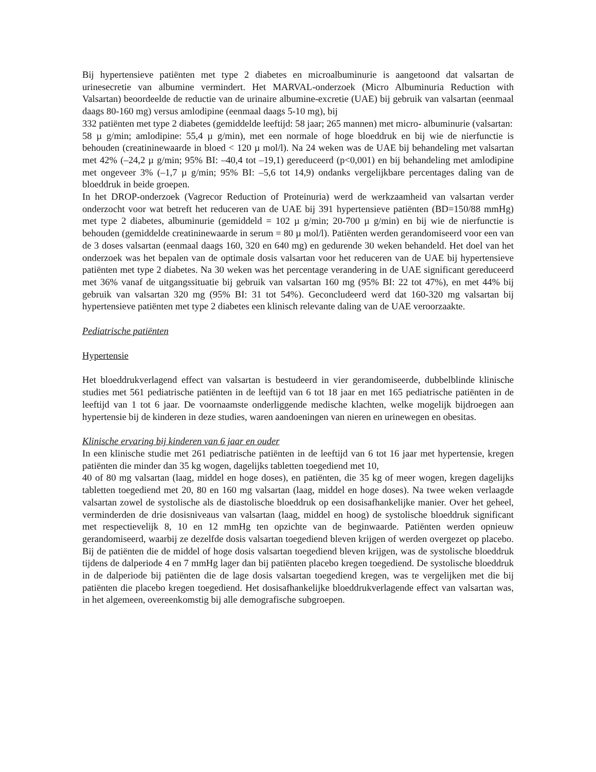Bij hypertensieve patiënten met type 2 diabetes en microalbuminurie is aangetoond dat valsartan de urinesecretie van albumine vermindert. Het MARVAL-onderzoek (Micro Albuminuria Reduction with Valsartan) beoordeelde de reductie van de urinaire albumine-excretie (UAE) bij gebruik van valsartan (eenmaal daags 80-160 mg) versus amlodipine (eenmaal daags 5-10 mg), bij
332 patiënten met type 2 diabetes (gemiddelde leeftijd: 58 jaar; 265 mannen) met micro- albuminurie (valsartan:
58 µ g/min; amlodipine: 55,4 µ g/min), met een normale of hoge bloeddruk en bij wie de nierfunctie is behouden (creatininewaarde in bloed < 120 µ mol/l). Na 24 weken was de UAE bij behandeling met valsartan met 42% (–24,2 µ g/min; 95% BI: –40,4 tot –19,1) gereduceerd (p<0,001) en bij behandeling met amlodipine met ongeveer 3% (–1,7 µ g/min; 95% BI: –5,6 tot 14,9) ondanks vergelijkbare percentages daling van de bloeddruk in beide groepen.
In het DROP-onderzoek (Vagrecor Reduction of Proteinuria) werd de werkzaamheid van valsartan verder onderzocht voor wat betreft het reduceren van de UAE bij 391 hypertensieve patiënten (BD=150/88 mmHg) met type 2 diabetes, albuminurie (gemiddeld = 102 µ g/min; 20-700 µ g/min) en bij wie de nierfunctie is behouden (gemiddelde creatininewaarde in serum = 80 µ mol/l). Patiënten werden gerandomiseerd voor een van de 3 doses valsartan (eenmaal daags 160, 320 en 640 mg) en gedurende 30 weken behandeld. Het doel van het onderzoek was het bepalen van de optimale dosis valsartan voor het reduceren van de UAE bij hypertensieve patiënten met type 2 diabetes. Na 30 weken was het percentage verandering in de UAE significant gereduceerd met 36% vanaf de uitgangssituatie bij gebruik van valsartan 160 mg (95% BI: 22 tot 47%), en met 44% bij gebruik van valsartan 320 mg (95% BI: 31 tot 54%). Geconcludeerd werd dat 160-320 mg valsartan bij hypertensieve patiënten met type 2 diabetes een klinisch relevante daling van de UAE veroorzaakte.
Pediatrische patiënten
Hypertensie
Het bloeddrukverlagend effect van valsartan is bestudeerd in vier gerandomiseerde, dubbelblinde klinische studies met 561 pediatrische patiënten in de leeftijd van 6 tot 18 jaar en met 165 pediatrische patiënten in de leeftijd van 1 tot 6 jaar. De voornaamste onderliggende medische klachten, welke mogelijk bijdroegen aan hypertensie bij de kinderen in deze studies, waren aandoeningen van nieren en urinewegen en obesitas.
Klinische ervaring bij kinderen van 6 jaar en ouder
In een klinische studie met 261 pediatrische patiënten in de leeftijd van 6 tot 16 jaar met hypertensie, kregen patiënten die minder dan 35 kg wogen, dagelijks tabletten toegediend met 10,
40 of 80 mg valsartan (laag, middel en hoge doses), en patiënten, die 35 kg of meer wogen, kregen dagelijks tabletten toegediend met 20, 80 en 160 mg valsartan (laag, middel en hoge doses). Na twee weken verlaagde valsartan zowel de systolische als de diastolische bloeddruk op een dosisafhankelijke manier. Over het geheel, verminderden de drie dosisniveaus van valsartan (laag, middel en hoog) de systolische bloeddruk significant met respectievelijk 8, 10 en 12 mmHg ten opzichte van de beginwaarde. Patiënten werden opnieuw gerandomiseerd, waarbij ze dezelfde dosis valsartan toegediend bleven krijgen of werden overgezet op placebo. Bij de patiënten die de middel of hoge dosis valsartan toegediend bleven krijgen, was de systolische bloeddruk tijdens de dalperiode 4 en 7 mmHg lager dan bij patiënten placebo kregen toegediend. De systolische bloeddruk in de dalperiode bij patiënten die de lage dosis valsartan toegediend kregen, was te vergelijken met die bij patiënten die placebo kregen toegediend. Het dosisafhankelijke bloeddrukverlagende effect van valsartan was, in het algemeen, overeenkomstig bij alle demografische subgroepen.